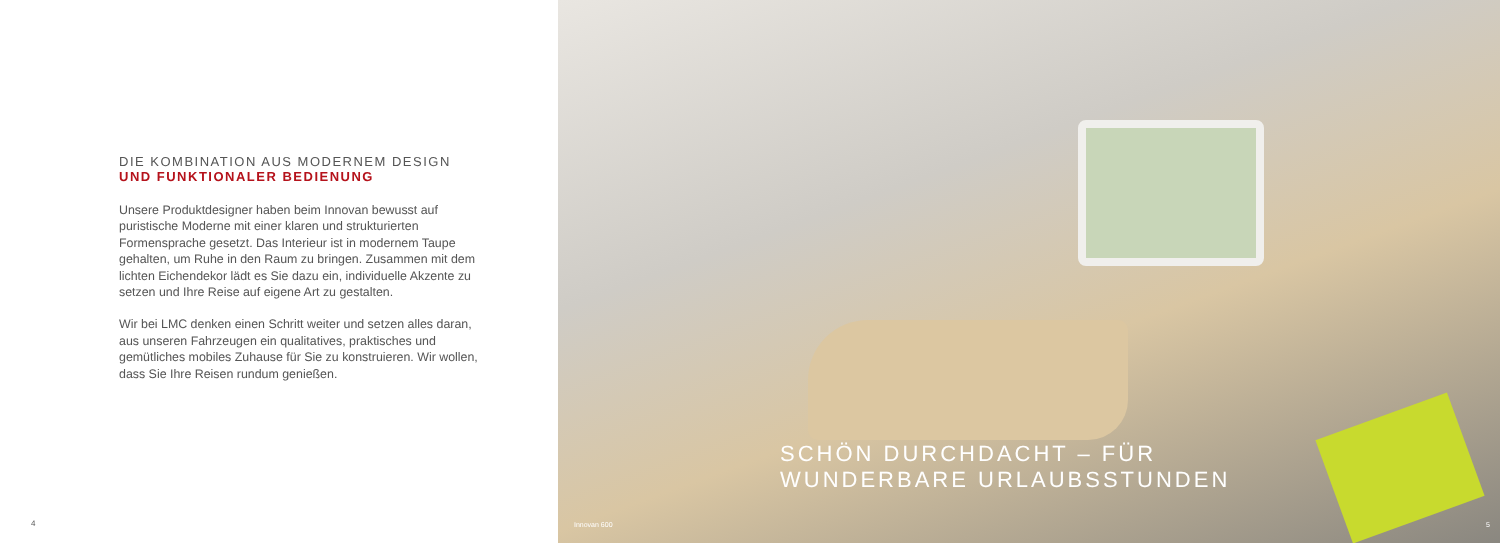DIE KOMBINATION AUS MODERNEM DESIGN
UND FUNKTIONALER BEDIENUNG
Unsere Produktdesigner haben beim Innovan bewusst auf puristische Moderne mit einer klaren und strukturierten Formensprache gesetzt. Das Interieur ist in modernem Taupe gehalten, um Ruhe in den Raum zu bringen. Zusammen mit dem lichten Eichendekor lädt es Sie dazu ein, individuelle Akzente zu setzen und Ihre Reise auf eigene Art zu gestalten.
Wir bei LMC denken einen Schritt weiter und setzen alles daran, aus unseren Fahrzeugen ein qualitatives, praktisches und gemütliches mobiles Zuhause für Sie zu konstruieren. Wir wollen, dass Sie Ihre Reisen rundum genießen.
4
SCHÖN DURCHDACHT – FÜR
WUNDERBARE URLAUBSSTUNDEN
Innovan 600 5